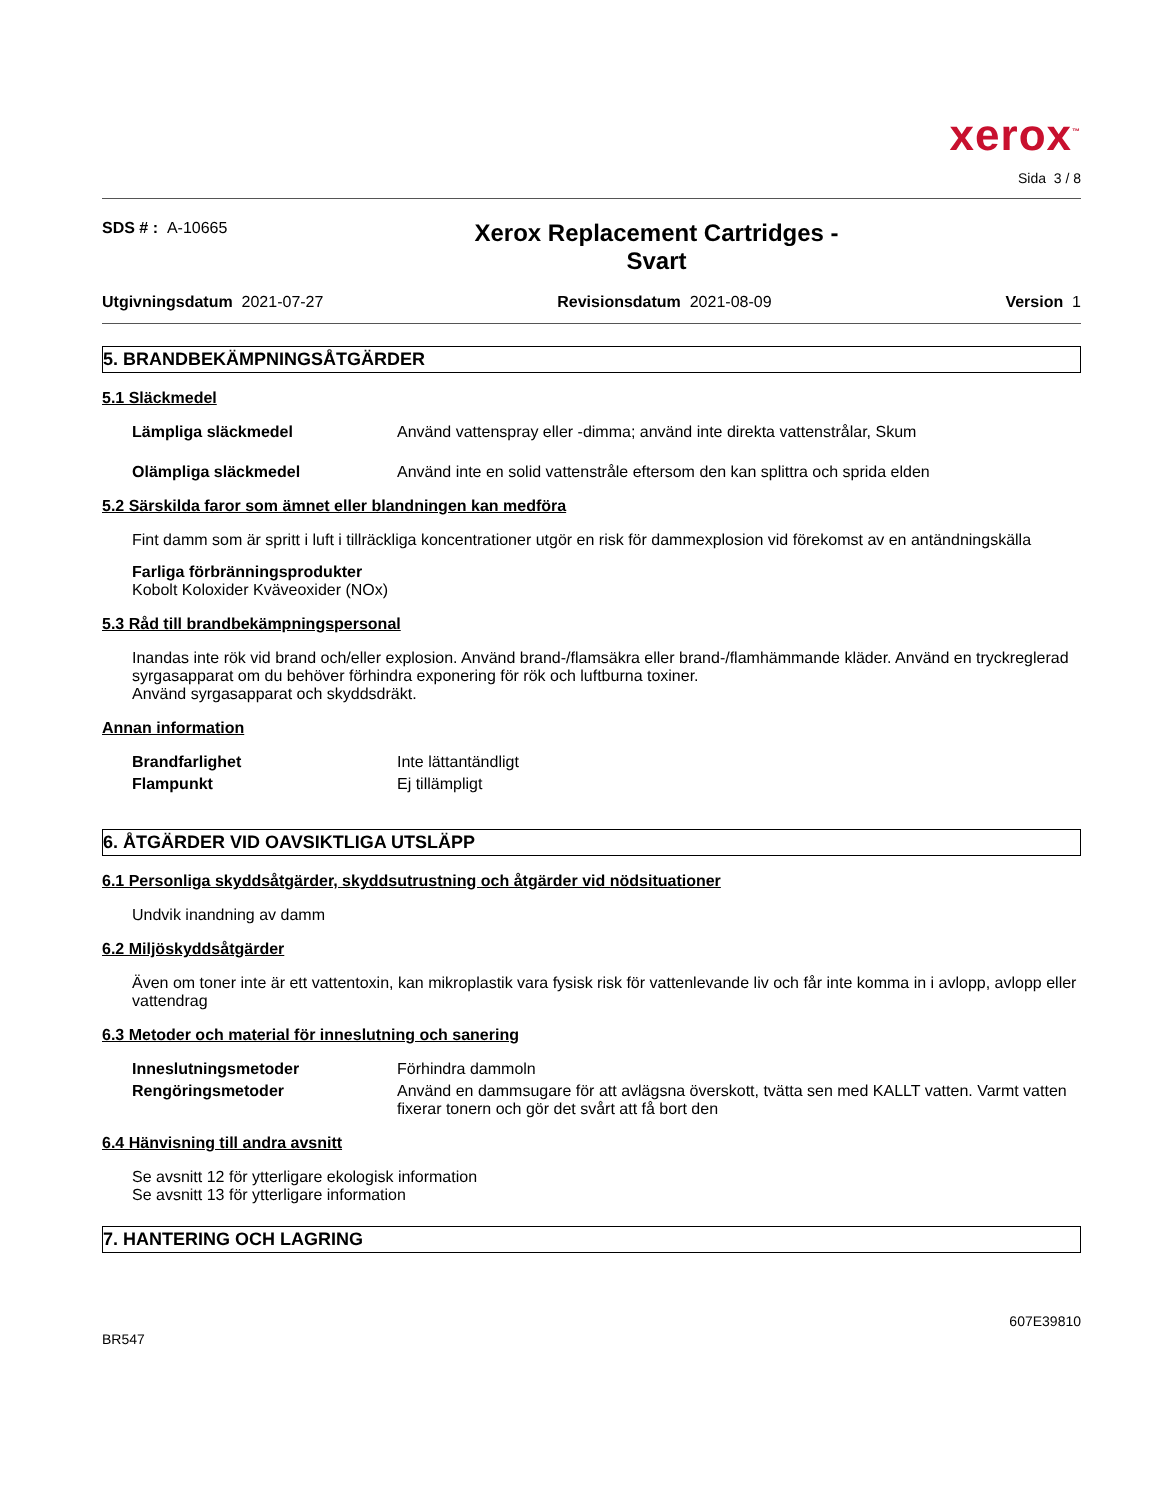xerox<sup>™</sup>
Sida 3 / 8
SDS # : A-10665
Xerox Replacement Cartridges -
Svart
Utgivningsdatum 2021-07-27 Revisionsdatum 2021-08-09 Version 1
5. BRANDBEKÄMPNINGSÅTGÄRDER
5.1 Släckmedel
Lämpliga släckmedel Använd vattenspray eller -dimma; använd inte direkta vattenstrålar, Skum
Olämpliga släckmedel Använd inte en solid vattenstråle eftersom den kan splittra och sprida elden
5.2 Särskilda faror som ämnet eller blandningen kan medföra
Fint damm som är spritt i luft i tillräckliga koncentrationer utgör en risk för dammexplosion vid förekomst av en antändningskälla
Farliga förbränningsprodukter
Kobolt Koloxider Kväveoxider (NOx)
5.3 Råd till brandbekämpningspersonal
Inandas inte rök vid brand och/eller explosion. Använd brand-/flamsäkra eller brand-/flamhämmande kläder. Använd en tryckreglerad syrgasapparat om du behöver förhindra exponering för rök och luftburna toxiner.
Använd syrgasapparat och skyddsdräkt.
Annan information
Brandfarlighet Inte lättantändligt
Flampunkt Ej tillämpligt
6. ÅTGÄRDER VID OAVSIKTLIGA UTSLÄPP
6.1 Personliga skyddsåtgärder, skyddsutrustning och åtgärder vid nödsituationer
Undvik inandning av damm
6.2 Miljöskyddsåtgärder
Även om toner inte är ett vattentoxin, kan mikroplastik vara fysisk risk för vattenlevande liv och får inte komma in i avlopp, avlopp eller vattendrag
6.3 Metoder och material för inneslutning och sanering
Inneslutningsmetoder Förhindra dammoln
Rengöringsmetoder Använd en dammsugare för att avlägsna överskott, tvätta sen med KALLT vatten. Varmt vatten fixerar tonern och gör det svårt att få bort den
6.4 Hänvisning till andra avsnitt
Se avsnitt 12 för ytterligare ekologisk information
Se avsnitt 13 för ytterligare information
7. HANTERING OCH LAGRING
BR547 607E39810